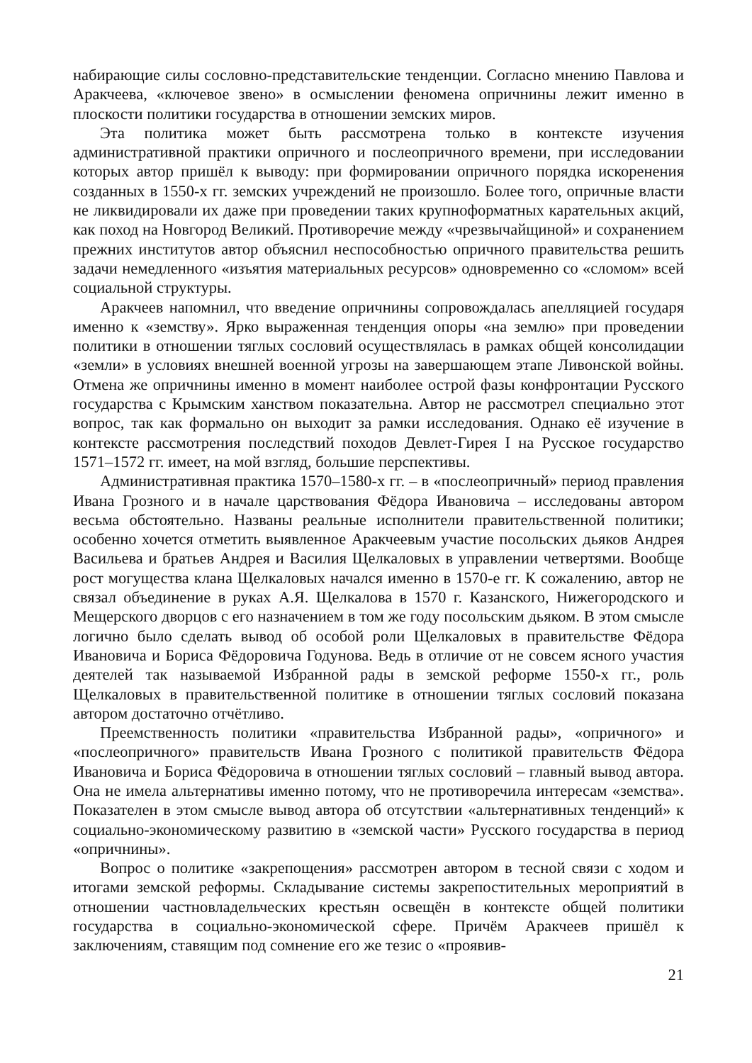набирающие силы сословно-представительские тенденции. Согласно мнению Павлова и Аракчеева, «ключевое звено» в осмыслении феномена опричнины лежит именно в плоскости политики государства в отношении земских миров.
Эта политика может быть рассмотрена только в контексте изучения административной практики опричного и послеопричного времени, при исследовании которых автор пришёл к выводу: при формировании опричного порядка искоренения созданных в 1550-х гг. земских учреждений не произошло. Более того, опричные власти не ликвидировали их даже при проведении таких крупноформатных карательных акций, как поход на Новгород Великий. Противоречие между «чрезвычайщиной» и сохранением прежних институтов автор объяснил неспособностью опричного правительства решить задачи немедленного «изъятия материальных ресурсов» одновременно со «сломом» всей социальной структуры.
Аракчеев напомнил, что введение опричнины сопровождалась апелляцией государя именно к «земству». Ярко выраженная тенденция опоры «на землю» при проведении политики в отношении тяглых сословий осуществлялась в рамках общей консолидации «земли» в условиях внешней военной угрозы на завершающем этапе Ливонской войны. Отмена же опричнины именно в момент наиболее острой фазы конфронтации Русского государства с Крымским ханством показательна. Автор не рассмотрел специально этот вопрос, так как формально он выходит за рамки исследования. Однако её изучение в контексте рассмотрения последствий походов Девлет-Гирея I на Русское государство 1571–1572 гг. имеет, на мой взгляд, большие перспективы.
Административная практика 1570–1580-х гг. – в «послеопричный» период правления Ивана Грозного и в начале царствования Фёдора Ивановича – исследованы автором весьма обстоятельно. Названы реальные исполнители правительственной политики; особенно хочется отметить выявленное Аракчеевым участие посольских дьяков Андрея Васильева и братьев Андрея и Василия Щелкаловых в управлении четвертями. Вообще рост могущества клана Щелкаловых начался именно в 1570-е гг. К сожалению, автор не связал объединение в руках А.Я. Щелкалова в 1570 г. Казанского, Нижегородского и Мещерского дворцов с его назначением в том же году посольским дьяком. В этом смысле логично было сделать вывод об особой роли Щелкаловых в правительстве Фёдора Ивановича и Бориса Фёдоровича Годунова. Ведь в отличие от не совсем ясного участия деятелей так называемой Избранной рады в земской реформе 1550-х гг., роль Щелкаловых в правительственной политике в отношении тяглых сословий показана автором достаточно отчётливо.
Преемственность политики «правительства Избранной рады», «опричного» и «послеопричного» правительств Ивана Грозного с политикой правительств Фёдора Ивановича и Бориса Фёдоровича в отношении тяглых сословий – главный вывод автора. Она не имела альтернативы именно потому, что не противоречила интересам «земства». Показателен в этом смысле вывод автора об отсутствии «альтернативных тенденций» к социально-экономическому развитию в «земской части» Русского государства в период «опричнины».
Вопрос о политике «закрепощения» рассмотрен автором в тесной связи с ходом и итогами земской реформы. Складывание системы закрепостительных мероприятий в отношении частновладельческих крестьян освещён в контексте общей политики государства в социально-экономической сфере. Причём Аракчеев пришёл к заключениям, ставящим под сомнение его же тезис о «проявив-
21